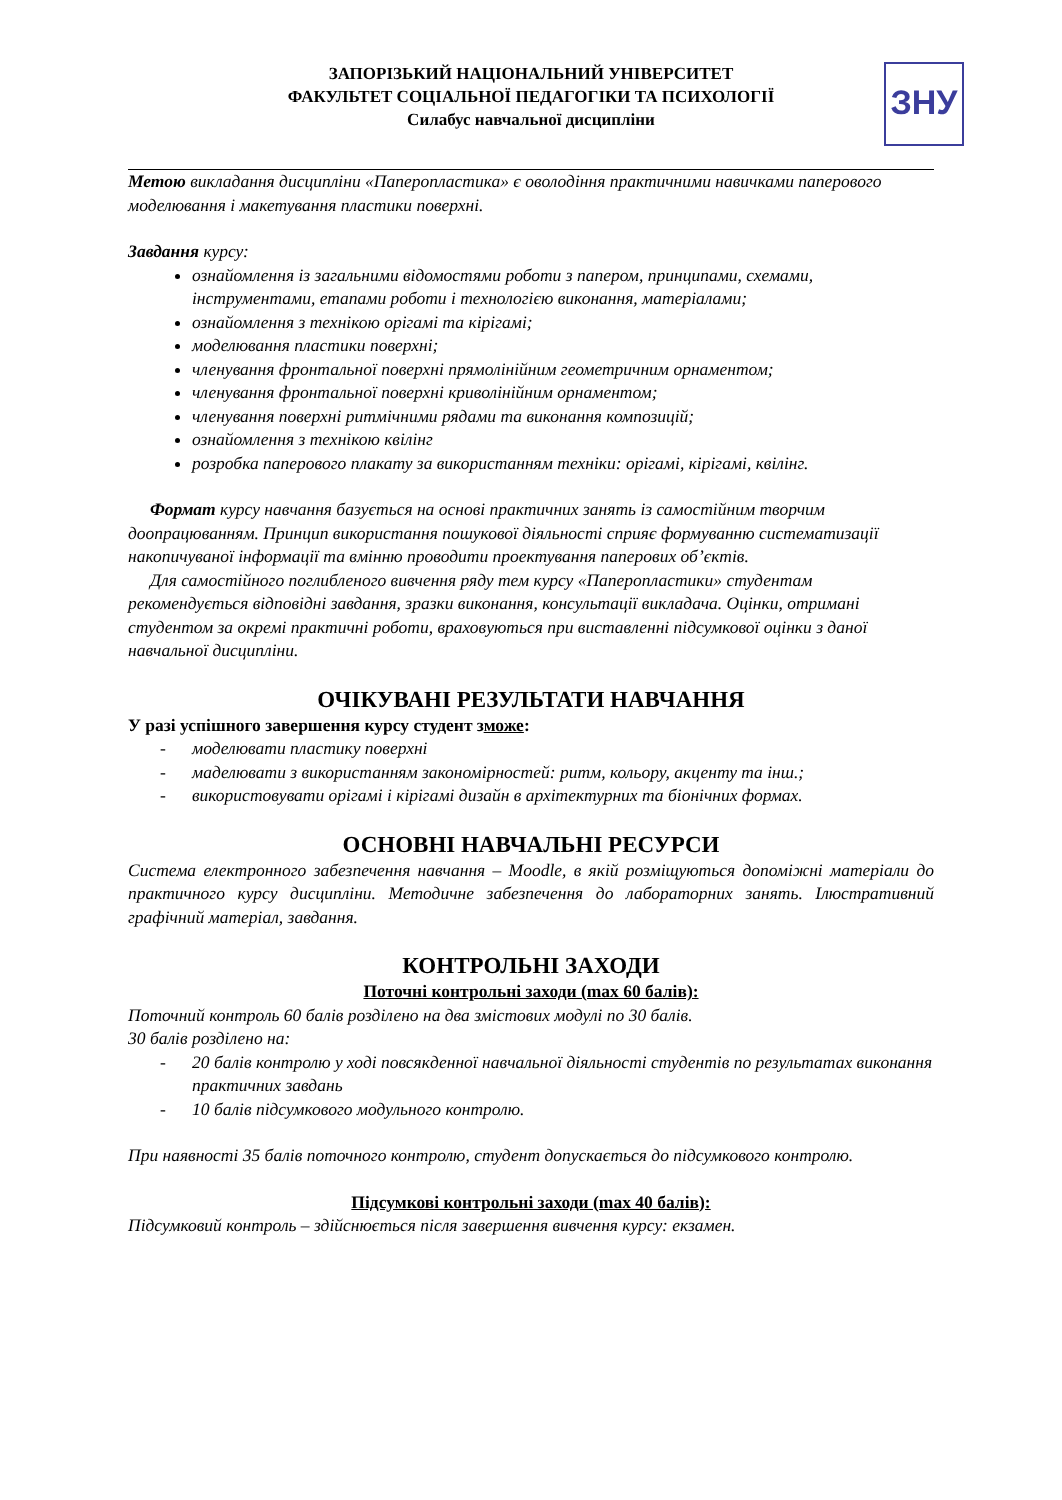ЗАПОРІЗЬКИЙ НАЦІОНАЛЬНИЙ УНІВЕРСИТЕТ
ФАКУЛЬТЕТ СОЦІАЛЬНОЇ ПЕДАГОГІКИ ТА ПСИХОЛОГІЇ
Силабус навчальної дисципліни
ЗНУ
Метою викладання дисципліни «Паперопластика» є оволодіння практичними навичками паперового моделювання і макетування пластики поверхні.
Завдання курсу:
ознайомлення із загальними відомостями роботи з папером, принципами, схемами, інструментами, етапами роботи і технологією виконання, матеріалами;
ознайомлення з технікою орігамі та кірігамі;
моделювання пластики поверхні;
членування фронтальної поверхні прямолінійним геометричним орнаментом;
членування фронтальної поверхні криволінійним орнаментом;
членування поверхні ритмічними рядами та виконання композицій;
ознайомлення з технікою квілінг
розробка паперового плакату за використанням техніки: орігамі, кірігамі, квілінг.
Формат курсу навчання базується на основі практичних занять із самостійним творчим доопрацюванням. Принцип використання пошукової діяльності сприяє формуванню систематизації накопичуваної інформації та вмінню проводити проектування паперових об’єктів.
Для самостійного поглибленого вивчення ряду тем курсу «Паперопластики» студентам рекомендується відповідні завдання, зразки виконання, консультації викладача. Оцінки, отримані студентом за окремі практичні роботи, враховуються при виставленні підсумкової оцінки з даної навчальної дисципліни.
ОЧІКУВАНІ РЕЗУЛЬТАТИ НАВЧАННЯ
У разі успішного завершення курсу студент зможе:
- моделювати пластику поверхні
- маделювати з використанням закономірностей: ритм, кольору, акценту та інш.;
- використовувати орігамі і кірігамі дизайн в архітектурних та біонічних формах.
ОСНОВНІ НАВЧАЛЬНІ РЕСУРСИ
Система електронного забезпечення навчання – Moodle, в якій розміщуються допоміжні матеріали до практичного курсу дисципліни. Методичне забезпечення до лабораторних занять. Ілюстративний графічний матеріал, завдання.
КОНТРОЛЬНІ ЗАХОДИ
Поточні контрольні заходи (max 60 балів):
Поточний контроль 60 балів розділено на два змістових модулі по 30 балів.
30 балів розділено на:
- 20 балів контролю у ході повсякденної навчальної діяльності студентів по результатах виконання практичних завдань
- 10 балів підсумкового модульного контролю.
При наявності 35 балів поточного контролю, студент допускається до підсумкового контролю.
Підсумкові контрольні заходи (max 40 балів):
Підсумковий контроль – здійснюється після завершення вивчення курсу: екзамен.